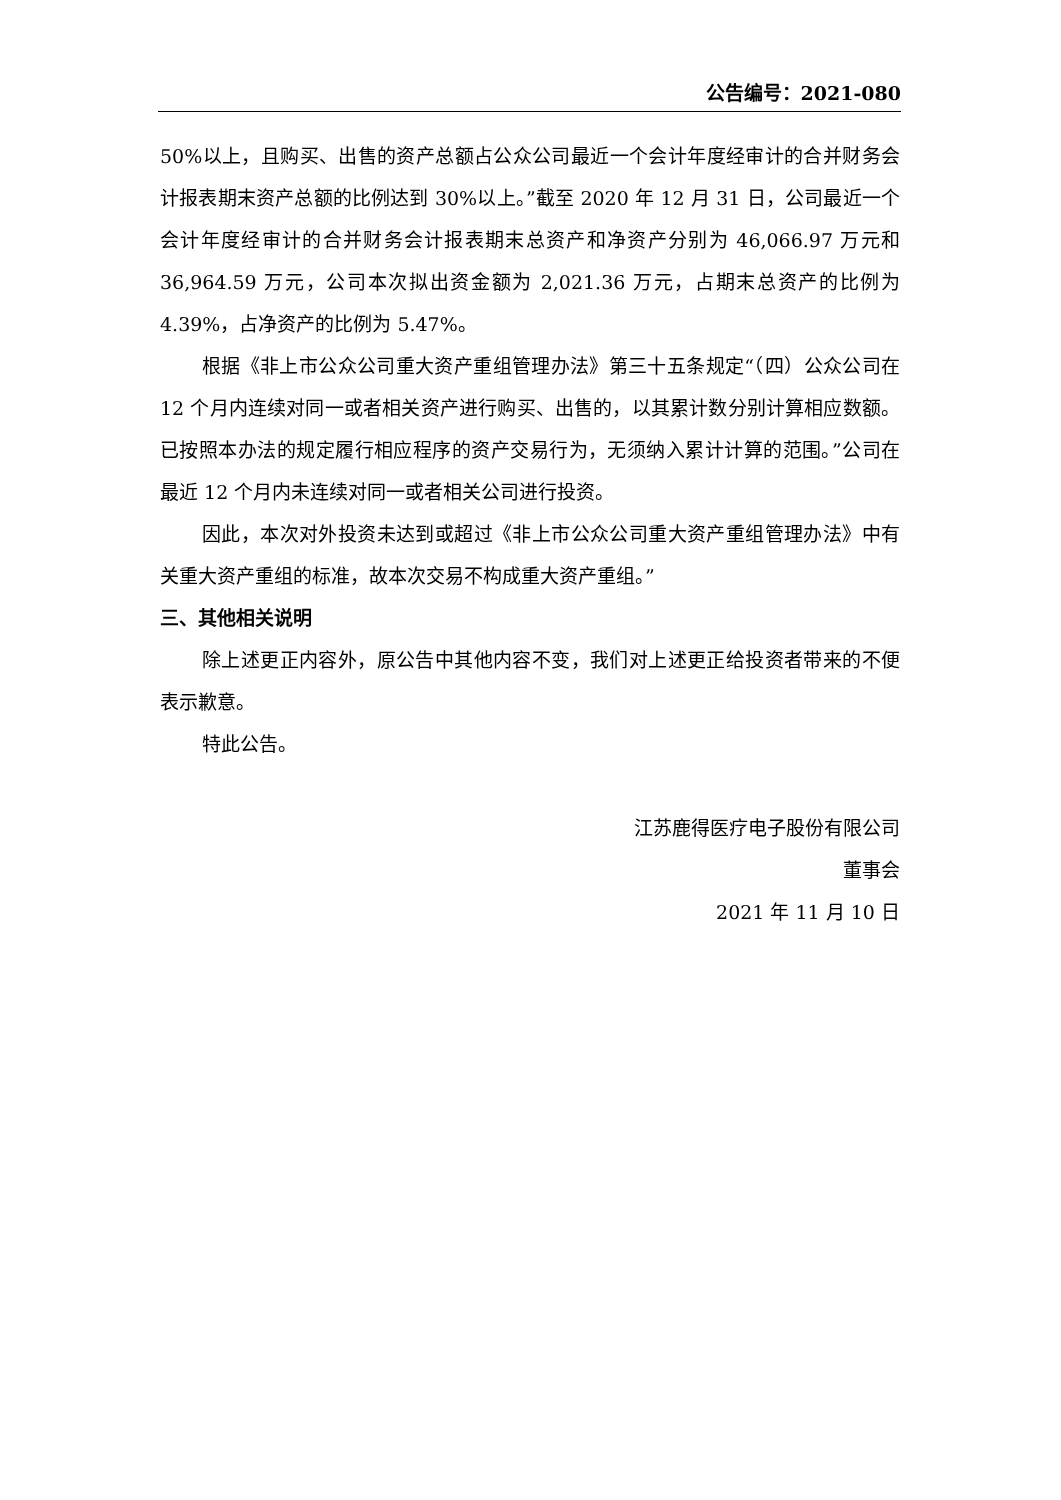公告编号：2021-080
50%以上，且购买、出售的资产总额占公众公司最近一个会计年度经审计的合并财务会计报表期末资产总额的比例达到 30%以上。”截至 2020 年 12 月 31 日，公司最近一个会计年度经审计的合并财务会计报表期末总资产和净资产分别为 46,066.97 万元和 36,964.59 万元，公司本次拟出资金额为 2,021.36 万元，占期末总资产的比例为 4.39%，占净资产的比例为 5.47%。
根据《非上市公众公司重大资产重组管理办法》第三十五条规定“（四）公众公司在 12 个月内连续对同一或者相关资产进行购买、出售的，以其累计数分别计算相应数额。已按照本办法的规定履行相应程序的资产交易行为，无须纳入累计计算的范围。”公司在最近 12 个月内未连续对同一或者相关公司进行投资。
因此，本次对外投资未达到或超过《非上市公众公司重大资产重组管理办法》中有关重大资产重组的标准，故本次交易不构成重大资产重组。”
三、其他相关说明
除上述更正内容外，原公告中其他内容不变，我们对上述更正给投资者带来的不便表示歉意。
特此公告。
江苏鹿得医疗电子股份有限公司
董事会
2021 年 11 月 10 日